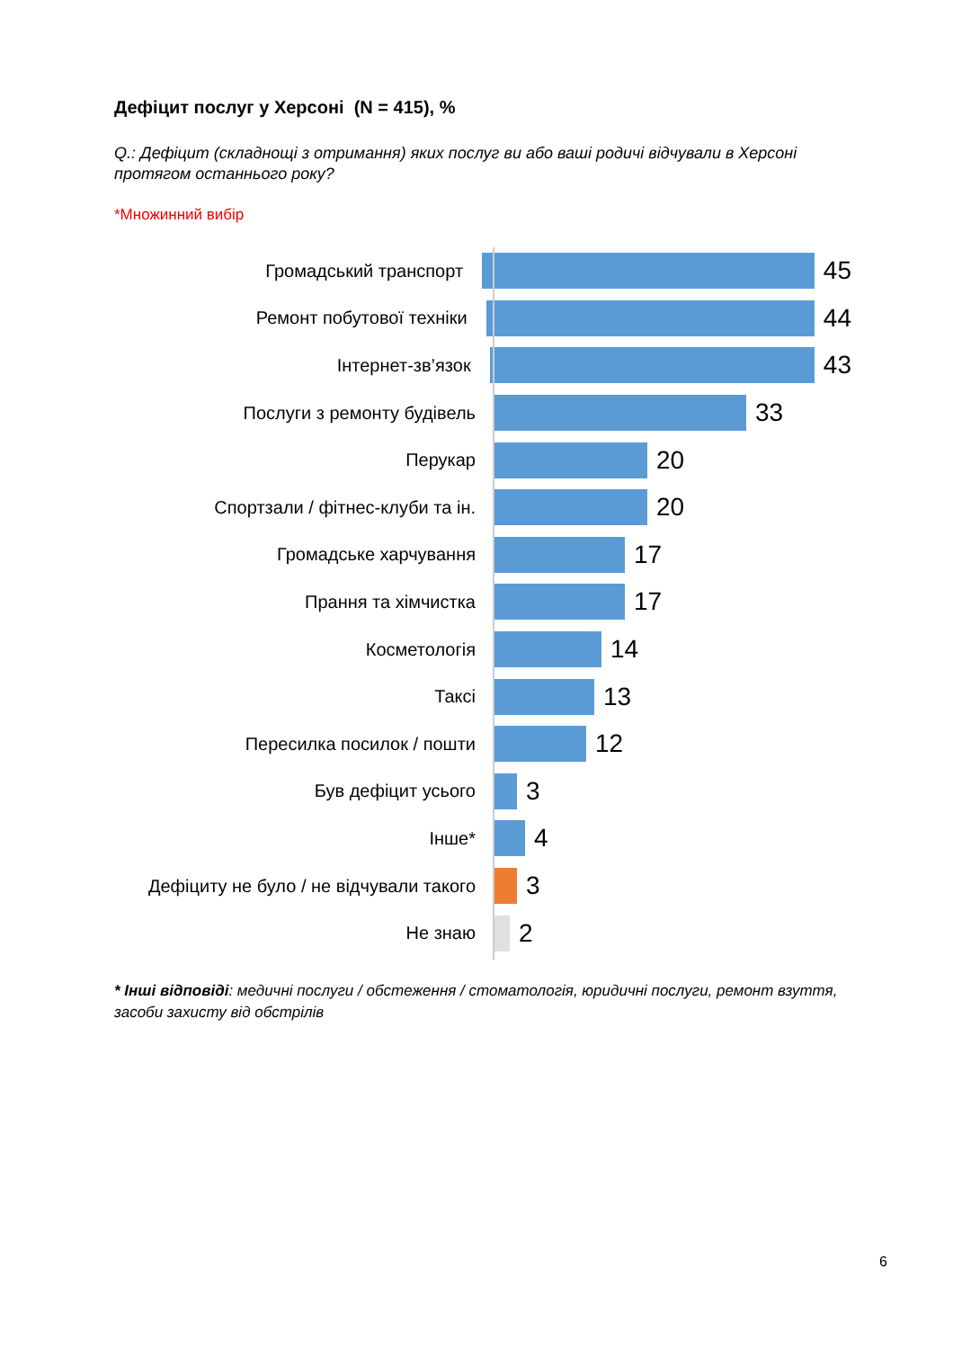Дефіцит послуг у Херсоні (N = 415), %
Q.: Дефіцит (складнощі з отримання) яких послуг ви або ваші родичі відчували в Херсоні протягом останнього року?
*Множинний вибір
Громадський транспорт
45
Ремонт побутової техніки
44
Інтернет-зв’язок
43
Послуги з ремонту будівель
33
Перукар
20
Спортзали / фітнес-клуби та ін.
20
Громадське харчування
17
Прання та хімчистка
17
Косметологія
14
Таксі
13
Пересилка посилок / пошти
12
Був дефіцит усього
3
Інше*
4
Дефіциту не було / не відчували такого
3
Не знаю
2
* Інші відповіді: медичні послуги / обстеження / стоматологія, юридичні послуги, ремонт взуття, засоби захисту від обстрілів
6